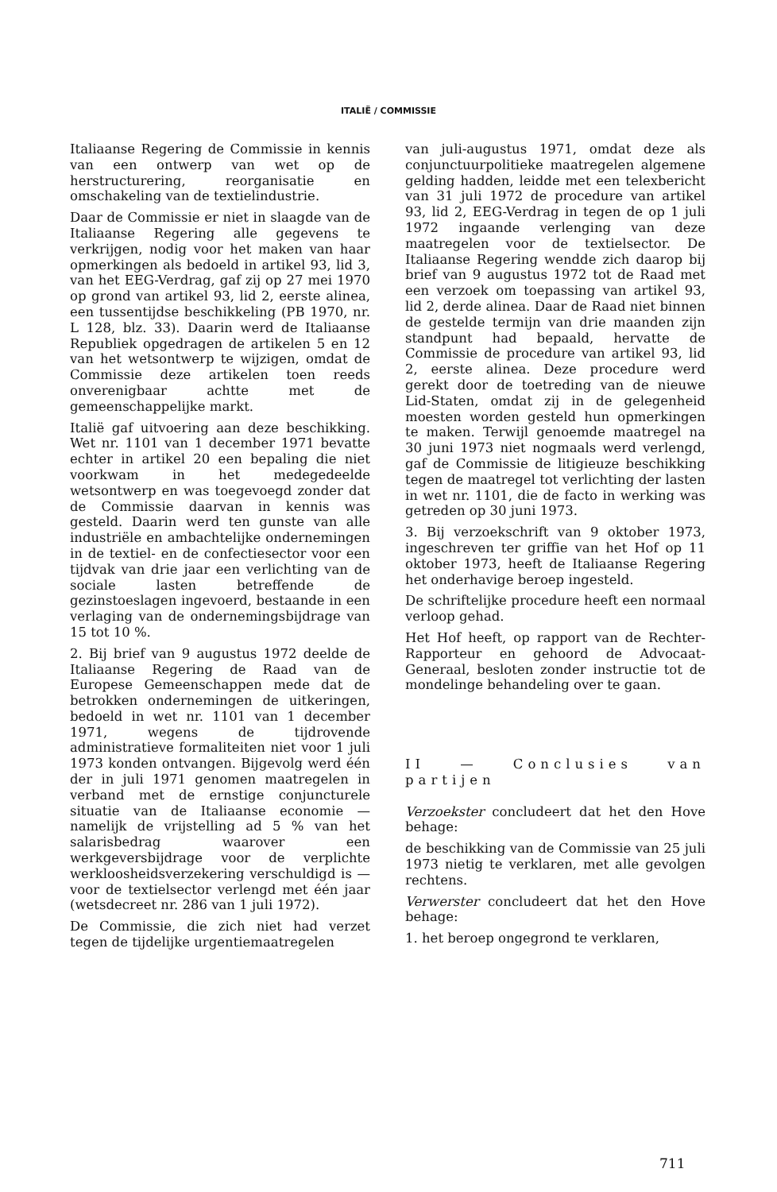ITALIË / COMMISSIE
Italiaanse Regering de Commissie in kennis van een ontwerp van wet op de herstructurering, reorganisatie en omschakeling van de textielindustrie.
Daar de Commissie er niet in slaagde van de Italiaanse Regering alle gegevens te verkrijgen, nodig voor het maken van haar opmerkingen als bedoeld in artikel 93, lid 3, van het EEG-Verdrag, gaf zij op 27 mei 1970 op grond van artikel 93, lid 2, eerste alinea, een tussentijdse beschikkeling (PB 1970, nr. L 128, blz. 33). Daarin werd de Italiaanse Republiek opgedragen de artikelen 5 en 12 van het wetsontwerp te wijzigen, omdat de Commissie deze artikelen toen reeds onverenigbaar achtte met de gemeenschappelijke markt.
Italië gaf uitvoering aan deze beschikking. Wet nr. 1101 van 1 december 1971 bevatte echter in artikel 20 een bepaling die niet voorkwam in het medegedeelde wetsontwerp en was toegevoegd zonder dat de Commissie daarvan in kennis was gesteld. Daarin werd ten gunste van alle industriële en ambachtelijke ondernemingen in de textiel- en de confectiesector voor een tijdvak van drie jaar een verlichting van de sociale lasten betreffende de gezinstoeslagen ingevoerd, bestaande in een verlaging van de ondernemingsbijdrage van 15 tot 10 %.
2. Bij brief van 9 augustus 1972 deelde de Italiaanse Regering de Raad van de Europese Gemeenschappen mede dat de betrokken ondernemingen de uitkeringen, bedoeld in wet nr. 1101 van 1 december 1971, wegens de tijdrovende administratieve formaliteiten niet voor 1 juli 1973 konden ontvangen. Bijgevolg werd één der in juli 1971 genomen maatregelen in verband met de ernstige conjuncturele situatie van de Italiaanse economie — namelijk de vrijstelling ad 5 % van het salarisbedrag waarover een werkgeversbijdrage voor de verplichte werkloosheidsverzekering verschuldigd is — voor de textielsector verlengd met één jaar (wetsdecreet nr. 286 van 1 juli 1972).
De Commissie, die zich niet had verzet tegen de tijdelijke urgentiemaatregelen
van juli-augustus 1971, omdat deze als conjunctuurpolitieke maatregelen algemene gelding hadden, leidde met een telexbericht van 31 juli 1972 de procedure van artikel 93, lid 2, EEG-Verdrag in tegen de op 1 juli 1972 ingaande verlenging van deze maatregelen voor de textielsector. De Italiaanse Regering wendde zich daarop bij brief van 9 augustus 1972 tot de Raad met een verzoek om toepassing van artikel 93, lid 2, derde alinea. Daar de Raad niet binnen de gestelde termijn van drie maanden zijn standpunt had bepaald, hervatte de Commissie de procedure van artikel 93, lid 2, eerste alinea. Deze procedure werd gerekt door de toetreding van de nieuwe Lid-Staten, omdat zij in de gelegenheid moesten worden gesteld hun opmerkingen te maken. Terwijl genoemde maatregel na 30 juni 1973 niet nogmaals werd verlengd, gaf de Commissie de litigieuze beschikking tegen de maatregel tot verlichting der lasten in wet nr. 1101, die de facto in werking was getreden op 30 juni 1973.
3. Bij verzoekschrift van 9 oktober 1973, ingeschreven ter griffie van het Hof op 11 oktober 1973, heeft de Italiaanse Regering het onderhavige beroep ingesteld.
De schriftelijke procedure heeft een normaal verloop gehad.
Het Hof heeft, op rapport van de Rechter-Rapporteur en gehoord de Advocaat-Generaal, besloten zonder instructie tot de mondelinge behandeling over te gaan.
II — Conclusies van partijen
Verzoekster concludeert dat het den Hove behage:
de beschikking van de Commissie van 25 juli 1973 nietig te verklaren, met alle gevolgen rechtens.
Verwerster concludeert dat het den Hove behage:
1. het beroep ongegrond te verklaren,
711